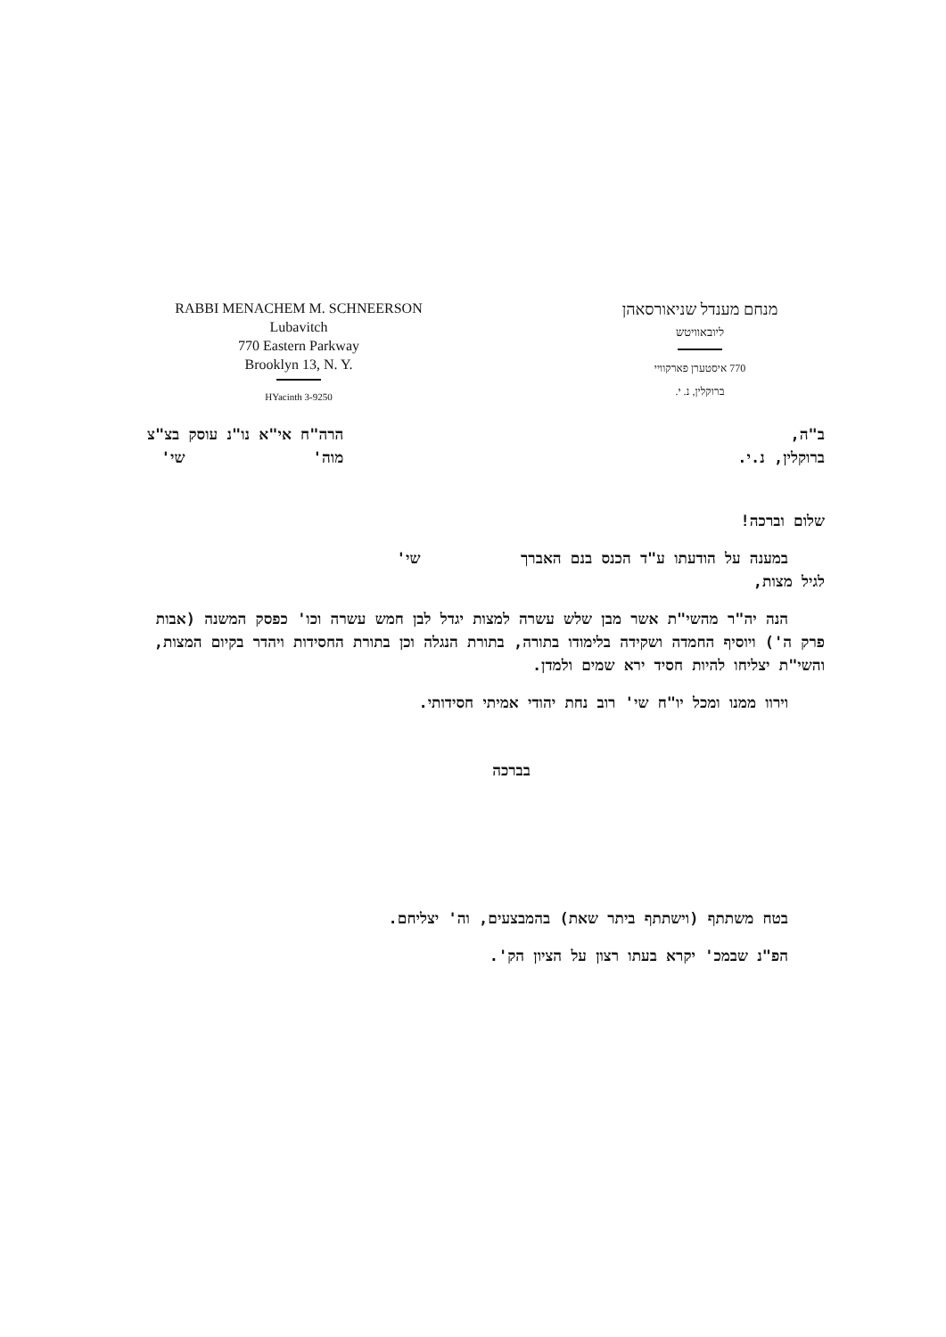RABBI MENACHEM M. SCHNEERSON
Lubavitch
770 Eastern Parkway
Brooklyn 13, N. Y.
HYacinth 3-9250
מנחם מענדל שניאורסאהן
ליובאוויטש
770 איסטערן פארקוויי
ברוקלין, נ. י.
ב"ה,
ברוקלין, נ.י.
הרה"ח אי"א נו"נ עוסק בצ"צ
מוה' שי'
שלום וברכה!
במענה על הודעתו ע"ד הכנס בנם האברך שי'
לגיל מצות,
הנה יה"ר מהשי"ת אשר מבן שלש עשרה למצות יגדל לבן חמש עשרה וכו' כפסק המשנה (אבות פרק ה') ויוסיף החמדה ושקידה בלימודו בתורה, בתורת הנגלה וכן בתורת החסידות ויהדר בקיום המצות, והשי"ת יצליחו להיות חסיד ירא שמים ולמדן.
וירוו ממנו ומכל יו"ח שי' רוב נחת יהודי אמיתי חסידותי.
בברכה
בטח משתתף (וישתתף ביתר שאת) בהמבצעים, וה' יצליחם.
הפ"נ שבמכ' יקרא בעתו רצון על הציון הק'.